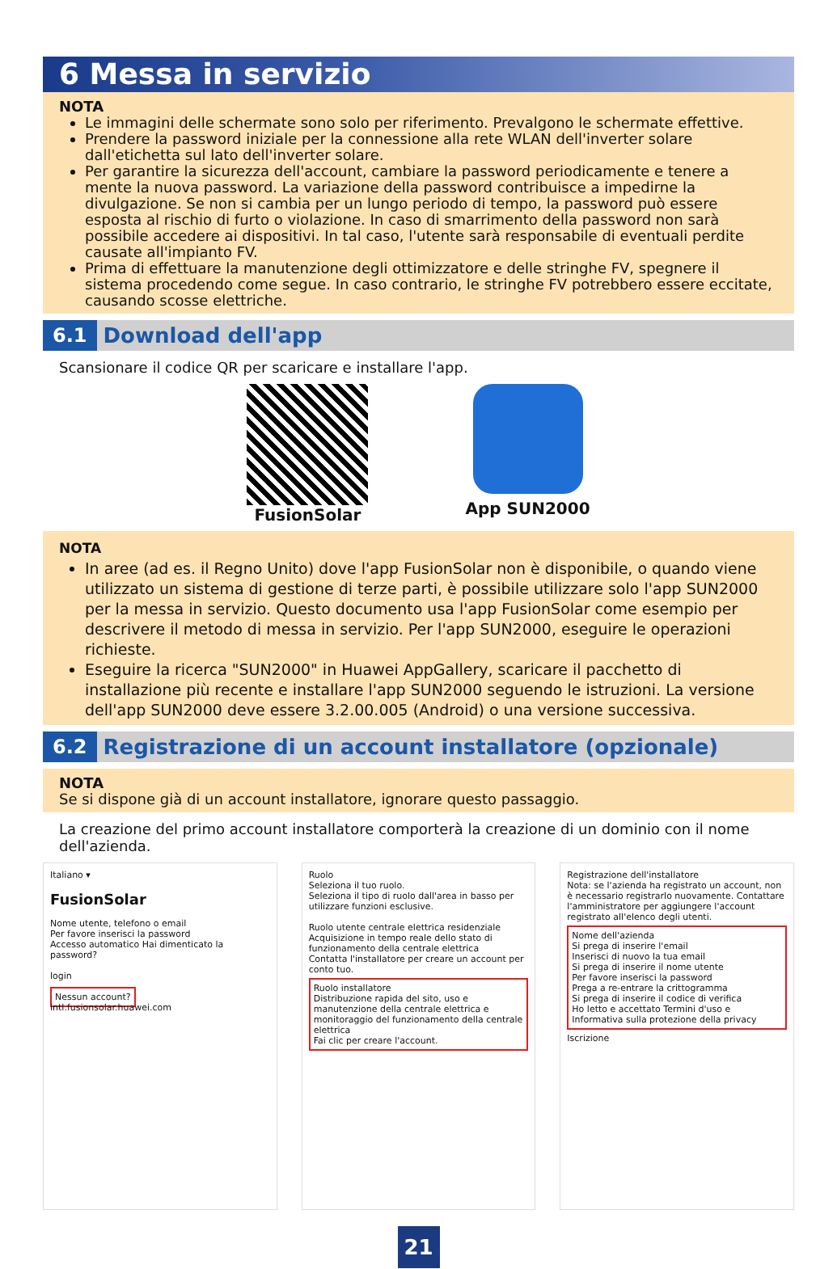6 Messa in servizio
NOTA
Le immagini delle schermate sono solo per riferimento. Prevalgono le schermate effettive.
Prendere la password iniziale per la connessione alla rete WLAN dell'inverter solare dall'etichetta sul lato dell'inverter solare.
Per garantire la sicurezza dell'account, cambiare la password periodicamente e tenere a mente la nuova password. La variazione della password contribuisce a impedirne la divulgazione. Se non si cambia per un lungo periodo di tempo, la password può essere esposta al rischio di furto o violazione. In caso di smarrimento della password non sarà possibile accedere ai dispositivi. In tal caso, l'utente sarà responsabile di eventuali perdite causate all'impianto FV.
Prima di effettuare la manutenzione degli ottimizzatore e delle stringhe FV, spegnere il sistema procedendo come segue. In caso contrario, le stringhe FV potrebbero essere eccitate, causando scosse elettriche.
6.1 Download dell'app
Scansionare il codice QR per scaricare e installare l'app.
FusionSolar App SUN2000
NOTA
In aree (ad es. il Regno Unito) dove l'app FusionSolar non è disponibile, o quando viene utilizzato un sistema di gestione di terze parti, è possibile utilizzare solo l'app SUN2000 per la messa in servizio. Questo documento usa l'app FusionSolar come esempio per descrivere il metodo di messa in servizio. Per l'app SUN2000, eseguire le operazioni richieste.
Eseguire la ricerca "SUN2000" in Huawei AppGallery, scaricare il pacchetto di installazione più recente e installare l'app SUN2000 seguendo le istruzioni. La versione dell'app SUN2000 deve essere 3.2.00.005 (Android) o una versione successiva.
6.2 Registrazione di un account installatore (opzionale)
NOTA
Se si dispone già di un account installatore, ignorare questo passaggio.
La creazione del primo account installatore comporterà la creazione di un dominio con il nome dell'azienda.
Italiano ▾
FusionSolar
Nome utente, telefono o email
Per favore inserisci la password
Accesso automatico Hai dimenticato la password?
login
Nessun account?
intl.fusionsolar.huawei.com
Ruolo
Seleziona il tuo ruolo.
Seleziona il tipo di ruolo dall'area in basso per utilizzare funzioni esclusive.
Ruolo utente centrale elettrica residenziale
Acquisizione in tempo reale dello stato di funzionamento della centrale elettrica
Contatta l'installatore per creare un account per conto tuo.
Ruolo installatore
Distribuzione rapida del sito, uso e manutenzione della centrale elettrica e monitoraggio del funzionamento della centrale elettrica
Fai clic per creare l'account.
Registrazione dell'installatore
Nota: se l'azienda ha registrato un account, non è necessario registrarlo nuovamente. Contattare l'amministratore per aggiungere l'account registrato all'elenco degli utenti.
Nome dell'azienda
Si prega di inserire l'email
Inserisci di nuovo la tua email
Si prega di inserire il nome utente
Per favore inserisci la password
Prega a re-entrare la crittogramma
Si prega di inserire il codice di verifica
Ho letto e accettato Termini d'uso e Informativa sulla protezione della privacy
Iscrizione
21